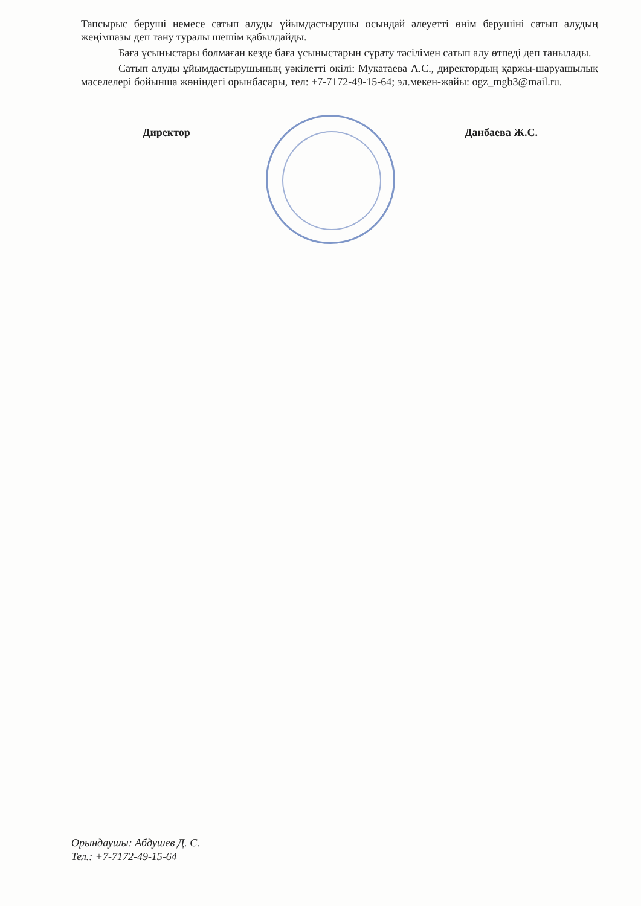Тапсырыс беруші немесе сатып алуды ұйымдастырушы осындай әлеуетті өнім берушіні сатып алудың жеңімпазы деп тану туралы шешім қабылдайды.
Баға ұсыныстары болмаған кезде баға ұсыныстарын сұрату тәсілімен сатып алу өтпеді деп танылады.
Сатып алуды ұйымдастырушының уәкілетті өкілі: Мукатаева А.С., директордың қаржы-шаруашылық мәселелері бойынша жөніндегі орынбасары, тел: +7-7172-49-15-64; эл.мекен-жайы: ogz_mgb3@mail.ru.
Директор Данбаева Ж.С.
Орындаушы: Абдушев Д. С.
Тел.: +7-7172-49-15-64